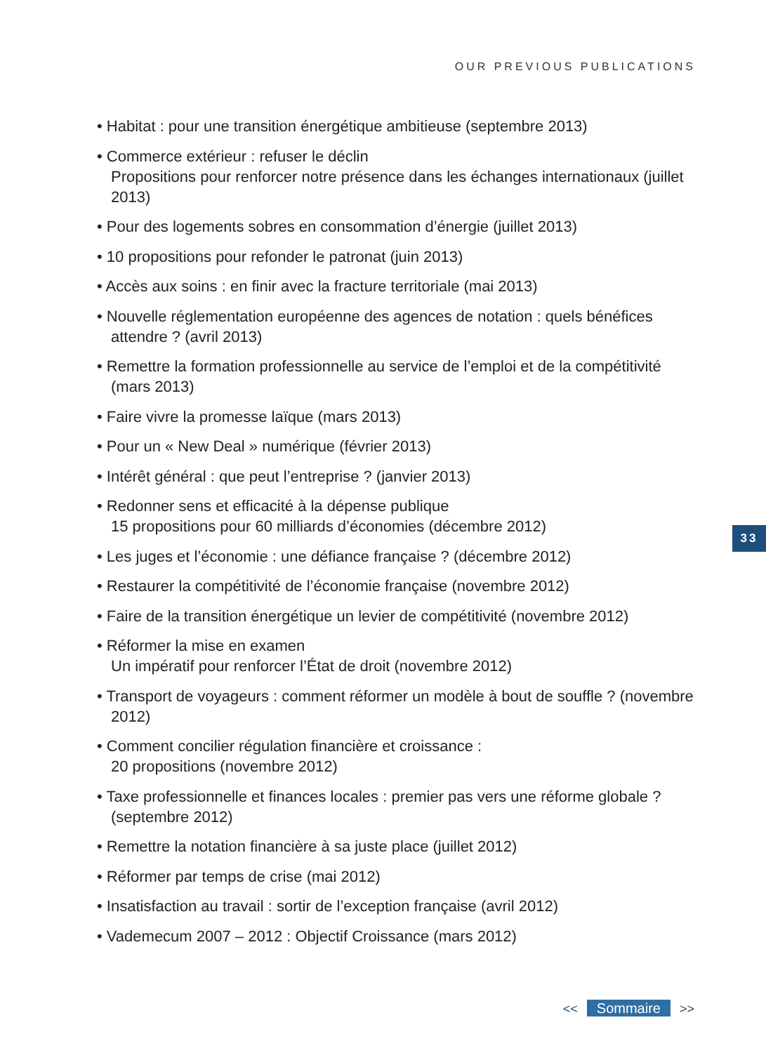OUR PREVIOUS PUBLICATIONS
• Habitat : pour une transition énergétique ambitieuse (septembre 2013)
• Commerce extérieur : refuser le déclin
Propositions pour renforcer notre présence dans les échanges internationaux (juillet 2013)
• Pour des logements sobres en consommation d’énergie (juillet 2013)
• 10 propositions pour refonder le patronat (juin 2013)
• Accès aux soins : en finir avec la fracture territoriale (mai 2013)
• Nouvelle réglementation européenne des agences de notation : quels bénéfices attendre ? (avril 2013)
• Remettre la formation professionnelle au service de l’emploi et de la compétitivité (mars 2013)
• Faire vivre la promesse laïque (mars 2013)
• Pour un « New Deal » numérique (février 2013)
• Intérêt général : que peut l’entreprise ? (janvier 2013)
• Redonner sens et efficacité à la dépense publique
15 propositions pour 60 milliards d’économies (décembre 2012)
• Les juges et l’économie : une défiance française ? (décembre 2012)
• Restaurer la compétitivité de l’économie française (novembre 2012)
• Faire de la transition énergétique un levier de compétitivité (novembre 2012)
• Réformer la mise en examen
Un impératif pour renforcer l’État de droit (novembre 2012)
• Transport de voyageurs : comment réformer un modèle à bout de souffle ? (novembre 2012)
• Comment concilier régulation financière et croissance :
20 propositions (novembre 2012)
• Taxe professionnelle et finances locales : premier pas vers une réforme globale ? (septembre 2012)
• Remettre la notation financière à sa juste place (juillet 2012)
• Réformer par temps de crise (mai 2012)
• Insatisfaction au travail : sortir de l’exception française (avril 2012)
• Vademecum 2007 – 2012 : Objectif Croissance (mars 2012)
33
<< Sommaire >>